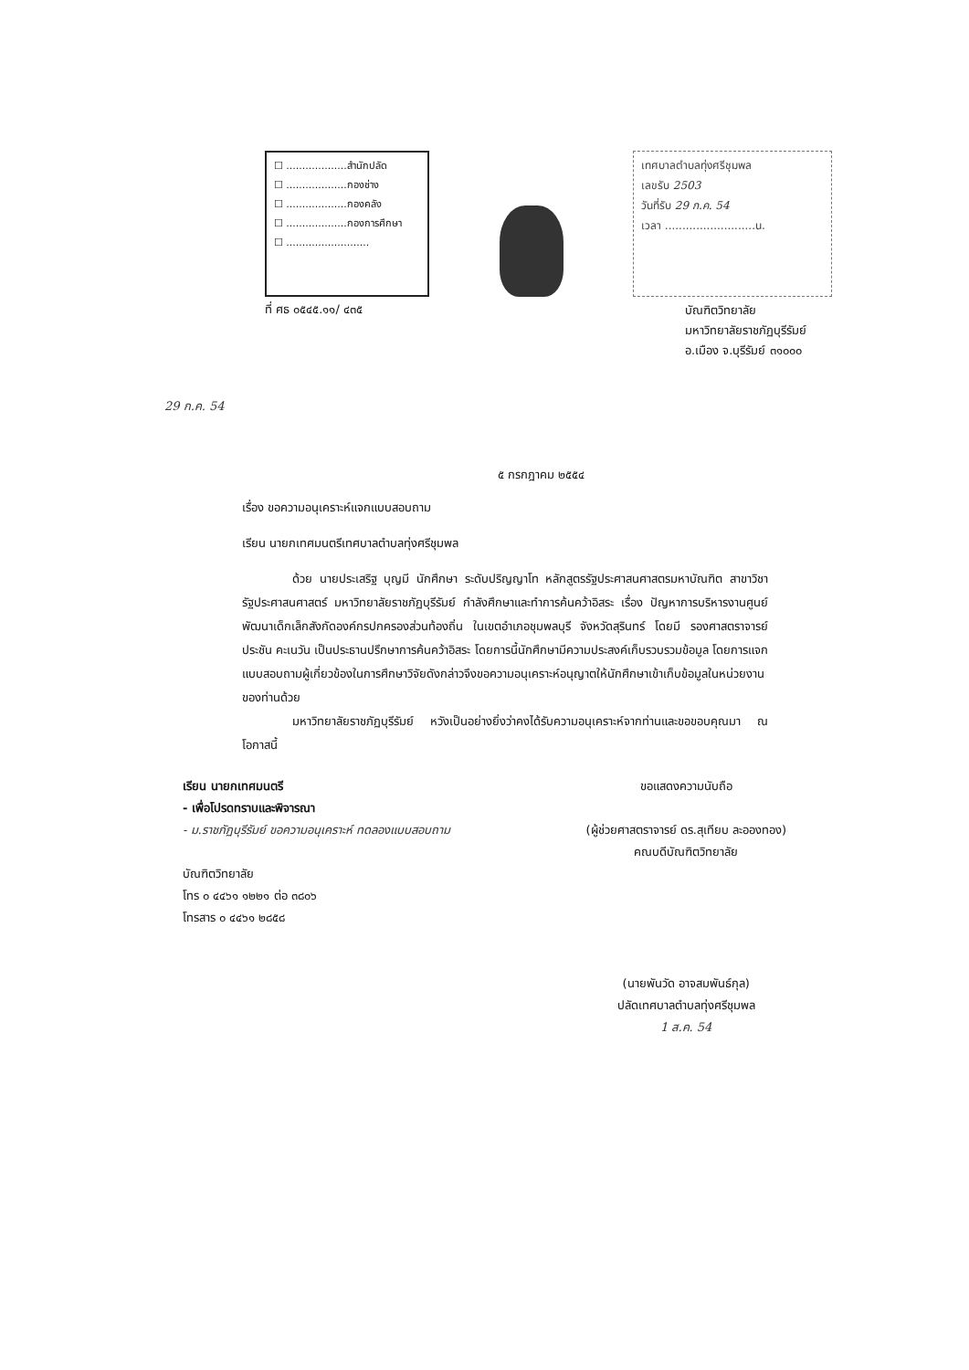☐ ...................สำนักปลัด
☐ ...................กองช่าง
☐ ...................กองคลัง
☐ ...................กองการศึกษา
☐ ..........................
เทศบาลตำบลทุ่งศรีชุมพล
เลขรับ 2503
วันที่รับ 29 ก.ค. 54
เวลา ..........................น.
ที่ ศธ ๐๕๔๕.๑๑/ ๔๓๕
บัณฑิตวิทยาลัย
มหาวิทยาลัยราชภัฏบุรีรัมย์
อ.เมือง จ.บุรีรัมย์ ๓๑๐๐๐
29 ก.ค. 54
๕ กรกฎาคม ๒๕๕๔
เรื่อง ขอความอนุเคราะห์แจกแบบสอบถาม
เรียน นายกเทศมนตรีเทศบาลตำบลทุ่งศรีชุมพล
ด้วย นายประเสริฐ บุญมี นักศึกษา ระดับปริญญาโท หลักสูตรรัฐประศาสนศาสตรมหาบัณฑิต สาขาวิชารัฐประศาสนศาสตร์ มหาวิทยาลัยราชภัฏบุรีรัมย์ กำลังศึกษาและทำการค้นคว้าอิสระ เรื่อง ปัญหาการบริหารงานศูนย์พัฒนาเด็กเล็กสังกัดองค์กรปกครองส่วนท้องถิ่น ในเขตอำเภอชุมพลบุรี จังหวัดสุรินทร์ โดยมี รองศาสตราจารย์ประชัน คะเนวัน เป็นประธานปรึกษาการค้นคว้าอิสระ โดยการนี้นักศึกษามีความประสงค์เก็บรวบรวมข้อมูล โดยการแจกแบบสอบถามผู้เกี่ยวข้องในการศึกษาวิจัยดังกล่าวจึงขอความอนุเคราะห์อนุญาตให้นักศึกษาเข้าเก็บข้อมูลในหน่วยงานของท่านด้วย
มหาวิทยาลัยราชภัฏบุรีรัมย์ หวังเป็นอย่างยิ่งว่าคงได้รับความอนุเคราะห์จากท่านและขอขอบคุณมา ณ โอกาสนี้
เรียน นายกเทศมนตรี
- เพื่อโปรดทราบและพิจารณา
- ม.ราชภัฏบุรีรัมย์ ขอความอนุเคราะห์ ทดลองแบบสอบถาม
บัณฑิตวิทยาลัย
โทร ๐ ๔๔๖๑ ๑๒๒๑ ต่อ ๓๘๐๖
โทรสาร ๐ ๔๔๖๑ ๒๘๕๘
ขอแสดงความนับถือ
(ผู้ช่วยศาสตราจารย์ ดร.สุเทียบ ละอองทอง)
คณบดีบัณฑิตวิทยาลัย
(นายพันวัด อาจสมพันธ์กุล)
ปลัดเทศบาลตำบลทุ่งศรีชุมพล
1 ส.ค. 54